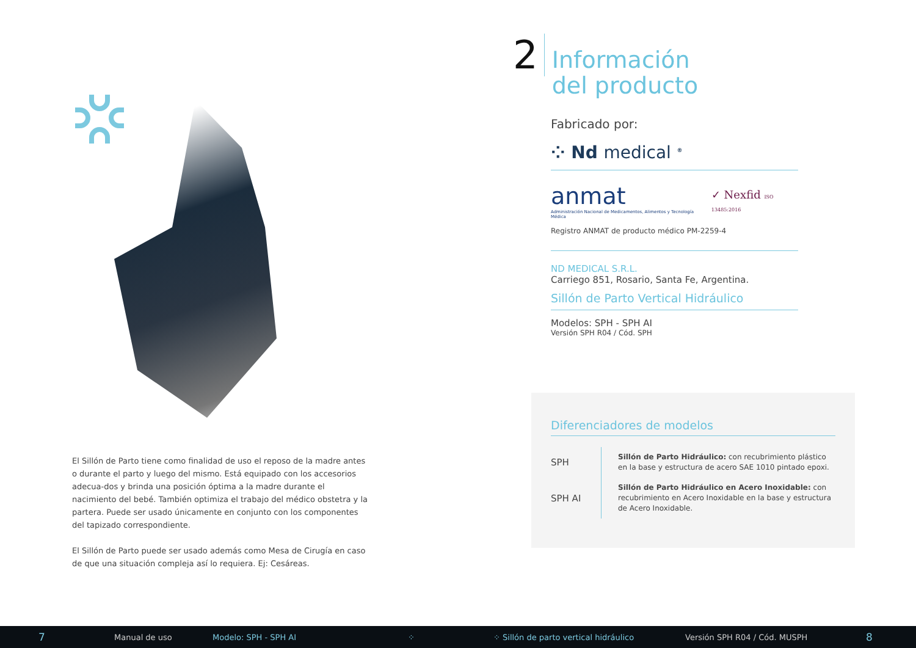El Sillón de Parto tiene como finalidad de uso el reposo de la madre antes o durante el parto y luego del mismo. Está equipado con los accesorios adecua-dos y brinda una posición óptima a la madre durante el nacimiento del bebé. También optimiza el trabajo del médico obstetra y la partera. Puede ser usado únicamente en conjunto con los componentes del tapizado correspondiente.
El Sillón de Parto puede ser usado además como Mesa de Cirugía en caso de que una situación compleja así lo requiera. Ej: Cesáreas.
2
Información
del producto
Fabricado por:
⁘ Nd medical <sup>®</sup>
anmat
Administración Nacional de Medicamentos, Alimentos y Tecnología Médica
✓ Nexfid ISO 13485:2016
Registro ANMAT de producto médico PM-2259-4
ND MEDICAL S.R.L.
Carriego 851, Rosario, Santa Fe, Argentina.
Sillón de Parto Vertical Hidráulico
Modelos: SPH - SPH AI
Versión SPH R04 / Cód. SPH
Diferenciadores de modelos
| SPH | Sillón de Parto Hidráulico: con recubrimiento plástico en la base y estructura de acero SAE 1010 pintado epoxi. |
| SPH AI | Sillón de Parto Hidráulico en Acero Inoxidable: con recubrimiento en Acero Inoxidable en la base y estructura de Acero Inoxidable. |
7 Manual de uso Modelo: SPH - SPH AI ⁘ ⁘ Sillón de parto vertical hidráulico Versión SPH R04 / Cód. MUSPH 8